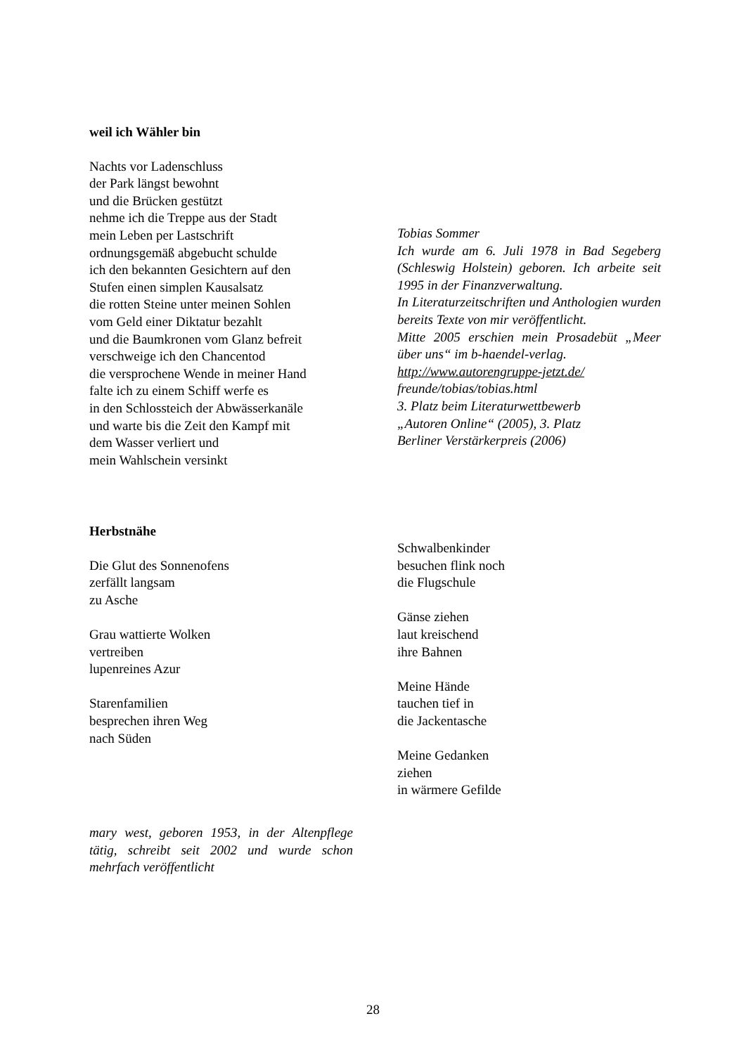weil ich Wähler bin
Nachts vor Ladenschluss
der Park längst bewohnt
und die Brücken gestützt
nehme ich die Treppe aus der Stadt
mein Leben per Lastschrift
ordnungsgemäß abgebucht schulde
ich den bekannten Gesichtern auf den
Stufen einen simplen Kausalsatz
die rotten Steine unter meinen Sohlen
vom Geld einer Diktatur bezahlt
und die Baumkronen vom Glanz befreit
verschweige ich den Chancentod
die versprochene Wende in meiner Hand
falte ich zu einem Schiff werfe es
in den Schlossteich der Abwässerkanäle
und warte bis die Zeit den Kampf mit
dem Wasser verliert und
mein Wahlschein versinkt
Tobias Sommer
Ich wurde am 6. Juli 1978 in Bad Segeberg (Schleswig Holstein) geboren. Ich arbeite seit 1995 in der Finanzverwaltung.
In Literaturzeitschriften und Anthologien wurden bereits Texte von mir veröffentlicht.
Mitte 2005 erschien mein Prosadebüt „Meer über uns“ im b-haendel-verlag.
http://www.autorengruppe-jetzt.de/
freunde/tobias/tobias.html
3. Platz beim Literaturwettbewerb
„Autoren Online“ (2005), 3. Platz
Berliner Verstärkerpreis (2006)
Herbstnähe
Die Glut des Sonnenofens
zerfällt langsam
zu Asche
Grau wattierte Wolken
vertreiben
lupenreines Azur
Starenfamilien
besprechen ihren Weg
nach Süden
mary west, geboren 1953, in der Altenpflege tätig, schreibt seit 2002 und wurde schon mehrfach veröffentlicht
Schwalbenkinder
besuchen flink noch
die Flugschule
Gänse ziehen
laut kreischend
ihre Bahnen
Meine Hände
tauchen tief in
die Jackentasche
Meine Gedanken
ziehen
in wärmere Gefilde
28